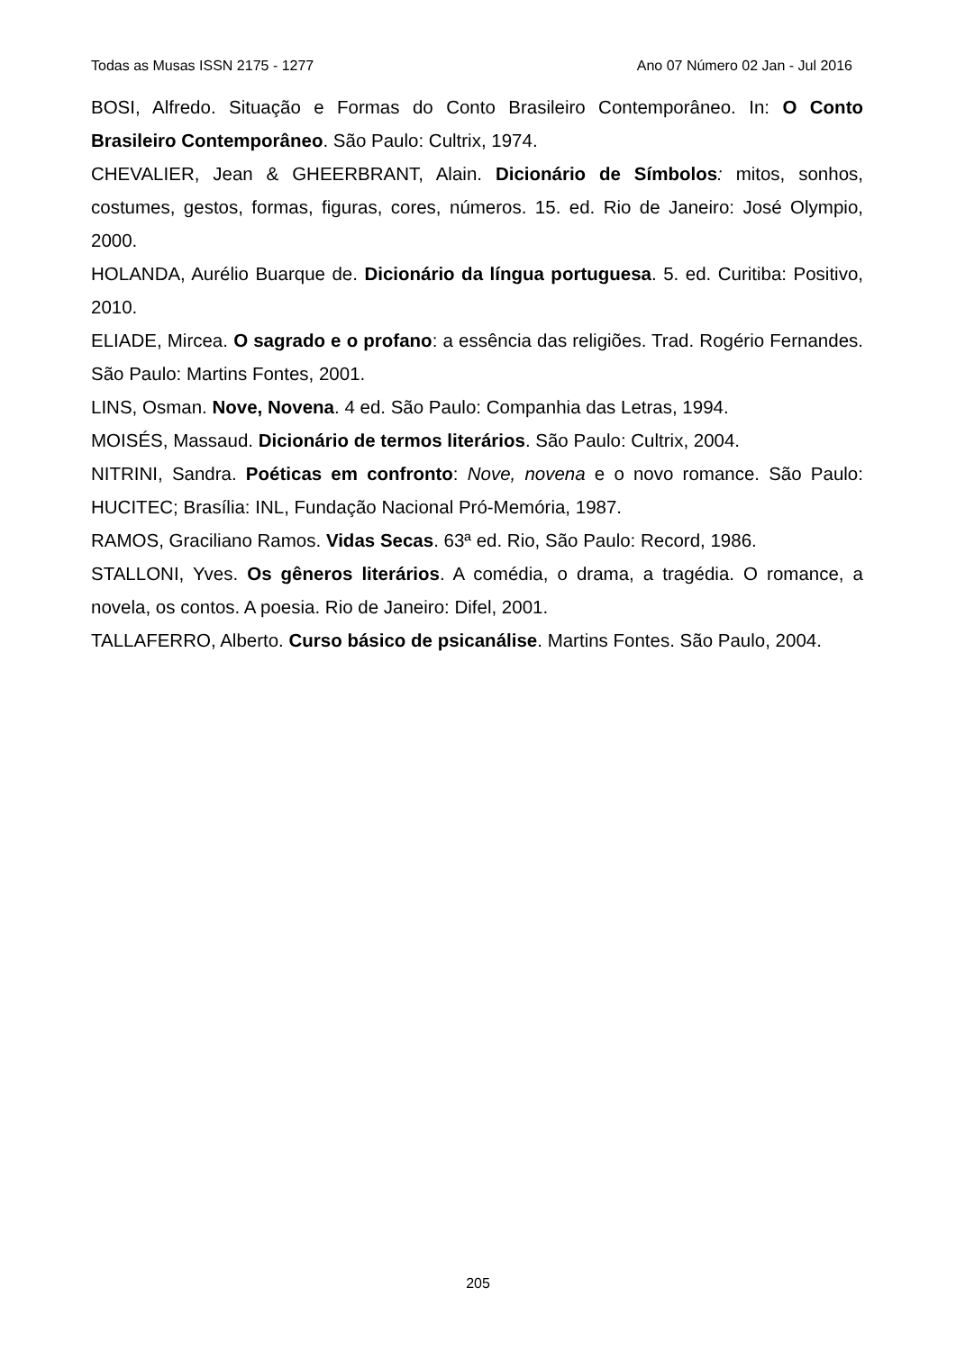Todas as Musas ISSN 2175 - 1277 Ano 07 Número 02 Jan - Jul 2016
BOSI, Alfredo. Situação e Formas do Conto Brasileiro Contemporâneo. In: O Conto Brasileiro Contemporâneo. São Paulo: Cultrix, 1974.
CHEVALIER, Jean & GHEERBRANT, Alain. Dicionário de Símbolos: mitos, sonhos, costumes, gestos, formas, figuras, cores, números. 15. ed. Rio de Janeiro: José Olympio, 2000.
HOLANDA, Aurélio Buarque de. Dicionário da língua portuguesa. 5. ed. Curitiba: Positivo, 2010.
ELIADE, Mircea. O sagrado e o profano: a essência das religiões. Trad. Rogério Fernandes. São Paulo: Martins Fontes, 2001.
LINS, Osman. Nove, Novena. 4 ed. São Paulo: Companhia das Letras, 1994.
MOISÉS, Massaud. Dicionário de termos literários. São Paulo: Cultrix, 2004.
NITRINI, Sandra. Poéticas em confronto: Nove, novena e o novo romance. São Paulo: HUCITEC; Brasília: INL, Fundação Nacional Pró-Memória, 1987.
RAMOS, Graciliano Ramos. Vidas Secas. 63ª ed. Rio, São Paulo: Record, 1986.
STALLONI, Yves. Os gêneros literários. A comédia, o drama, a tragédia. O romance, a novela, os contos. A poesia. Rio de Janeiro: Difel, 2001.
TALLAFERRO, Alberto. Curso básico de psicanálise. Martins Fontes. São Paulo, 2004.
205